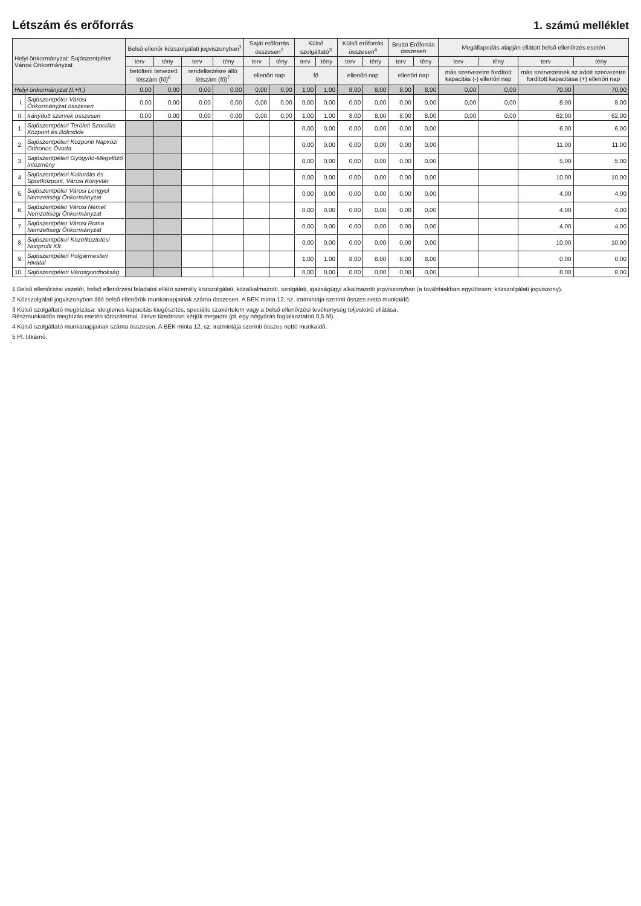Létszám és erőforrás
1. számú melléklet
| Helyi önkormányzat: Sajószentpéter Városi Önkormányzat | | Belső ellenőr közszolgálati jogviszonyban<sup>1</sup> | | | | Saját erőforrás összesen<sup>2</sup> | | Külső szolgáltató<sup>3</sup> | | Külső erőforrás összesen<sup>4</sup> | | Bruttó Erőforrás összesen | | Megállapodás alapján ellátott belső ellenőrzés esetén | | | |
| --- | --- | --- | --- | --- | --- | --- | --- | --- | --- | --- | --- | --- | --- | --- | --- | --- | --- |
| | | terv | tény | terv | tény | terv | tény | terv | tény | terv | tény | terv | tény | terv | tény | terv | tény |
| | | betölteni tervezett létszám (fő)<sup>6</sup> | | rendelkezésre álló létszám (fő)<sup>7</sup> | | ellenőri nap | | fő | | ellenőri nap | | ellenőri nap | | más szervezetre fordított kapacitás (-) ellenőri nap | | más szervezetnek az adott szervezetre fordított kapacitása (+) ellenőri nap | |
| Helyi önkormányzat (I.+II.) | | 0,00 | 0,00 | 0,00 | 0,00 | 0,00 | 0,00 | 1,00 | 1,00 | 8,00 | 8,00 | 8,00 | 8,00 | 0,00 | 0,00 | 70,00 | 70,00 |
| I. | Sajószentpéter Városi Önkormányzat összesen | 0,00 | 0,00 | 0,00 | 0,00 | 0,00 | 0,00 | 0,00 | 0,00 | 0,00 | 0,00 | 0,00 | 0,00 | 0,00 | 0,00 | 8,00 | 8,00 |
| II. | Irányított szervek összesen | 0,00 | 0,00 | 0,00 | 0,00 | 0,00 | 0,00 | 1,00 | 1,00 | 8,00 | 8,00 | 8,00 | 8,00 | 0,00 | 0,00 | 62,00 | 62,00 |
| 1. | Sajószentpéteri Területi Szociális Központ és Bölcsőde | | | | | | | 0,00 | 0,00 | 0,00 | 0,00 | 0,00 | 0,00 | | | 6,00 | 6,00 |
| 2. | Sajószentpéteri Központi Napközi Otthonos Óvoda | | | | | | | 0,00 | 0,00 | 0,00 | 0,00 | 0,00 | 0,00 | | | 11,00 | 11,00 |
| 3. | Sajószentpéteri Gyógyító-Megelőző Intézmény | | | | | | | 0,00 | 0,00 | 0,00 | 0,00 | 0,00 | 0,00 | | | 5,00 | 5,00 |
| 4. | Sajószentpéteri Kulturális és Sportközpont, Városi Könyvtár | | | | | | | 0,00 | 0,00 | 0,00 | 0,00 | 0,00 | 0,00 | | | 10,00 | 10,00 |
| 5. | Sajószentpéter Városi Lengyel Nemzetiségi Önkormányzat | | | | | | | 0,00 | 0,00 | 0,00 | 0,00 | 0,00 | 0,00 | | | 4,00 | 4,00 |
| 6. | Sajószentpéter Városi Német Nemzetiségi Önkormányzat | | | | | | | 0,00 | 0,00 | 0,00 | 0,00 | 0,00 | 0,00 | | | 4,00 | 4,00 |
| 7. | Sajószentpéter Városi Roma Nemzetiségi Önkormányzat | | | | | | | 0,00 | 0,00 | 0,00 | 0,00 | 0,00 | 0,00 | | | 4,00 | 4,00 |
| 8. | Sajószentpéteri Közétkeztetési Nonprofit Kft. | | | | | | | 0,00 | 0,00 | 0,00 | 0,00 | 0,00 | 0,00 | | | 10,00 | 10,00 |
| 9. | Sajószentpéteri Polgármesteri Hivatal | | | | | | | 1,00 | 1,00 | 8,00 | 8,00 | 8,00 | 8,00 | | | 0,00 | 0,00 |
| 10. | Sajószentpéteri Városgondnokság | | | | | | | 0,00 | 0,00 | 0,00 | 0,00 | 0,00 | 0,00 | | | 8,00 | 8,00 |
1 Belső ellenőrzési vezetői, belső ellenőrzési feladatot ellátó személy közszolgálati, közalkalmazotti, szolgálati, igazságügyi alkalmazotti jogviszonyban (a továbbiakban együttesen: közszolgálati jogviszony).
2 Közszolgálati jogviszonyban álló belső ellenőrök munkanapjainak száma összesen. A BEK minta 12. sz. iratmintája szerinti összes nettó munkaidő.
3 Külső szolgáltató megbízása: ideiglenes kapacitás kiegészítés, speciális szakértelem vagy a belső ellenőrzési tevékenység teljeskörű ellátása.
Részmunkaidős megbízás esetén törtszámmal, illetve tizedessel kérjük megadni (pl. egy négyórás foglalkoztatott 0,5 fő).
4 Külső szolgáltató munkanapjainak száma összesen. A BEK minta 12. sz. iratmintája szerinti összes nettó munkaidő.
5 Pl. titkárnő.